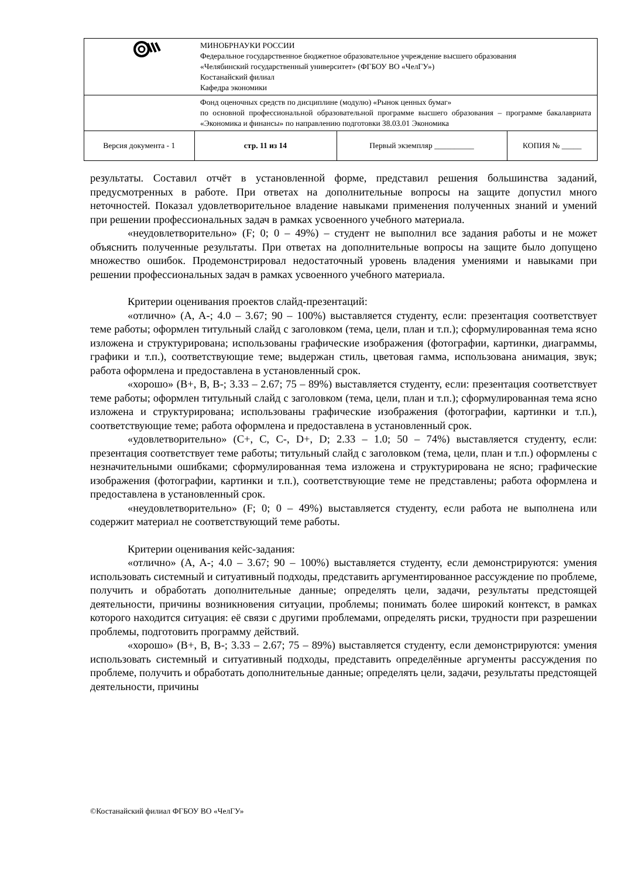| | МИНОБРНАУКИ РОССИИ Федеральное государственное бюджетное образовательное учреждение высшего образования «Челябинский государственный университет» (ФГБОУ ВО «ЧелГУ») Костанайский филиал Кафедра экономики | | |
| | Фонд оценочных средств по дисциплине (модулю) «Рынок ценных бумаг» по основной профессиональной образовательной программе высшего образования – программе бакалавриата «Экономика и финансы» по направлению подготовки 38.03.01 Экономика | | |
| Версия документа - 1 | стр. 11 из 14 | Первый экземпляр __________ | КОПИЯ № _____ |
результаты. Составил отчёт в установленной форме, представил решения большинства заданий, предусмотренных в работе. При ответах на дополнительные вопросы на защите допустил много неточностей. Показал удовлетворительное владение навыками применения полученных знаний и умений при решении профессиональных задач в рамках усвоенного учебного материала.
«неудовлетворительно» (F; 0; 0 – 49%) – студент не выполнил все задания работы и не может объяснить полученные результаты. При ответах на дополнительные вопросы на защите было допущено множество ошибок. Продемонстрировал недостаточный уровень владения умениями и навыками при решении профессиональных задач в рамках усвоенного учебного материала.
Критерии оценивания проектов слайд-презентаций:
«отлично» (A, A-; 4.0 – 3.67; 90 – 100%) выставляется студенту, если: презентация соответствует теме работы; оформлен титульный слайд с заголовком (тема, цели, план и т.п.); сформулированная тема ясно изложена и структурирована; использованы графические изображения (фотографии, картинки, диаграммы, графики и т.п.), соответствующие теме; выдержан стиль, цветовая гамма, использована анимация, звук; работа оформлена и предоставлена в установленный срок.
«хорошо» (B+, B, B-; 3.33 – 2.67; 75 – 89%) выставляется студенту, если: презентация соответствует теме работы; оформлен титульный слайд с заголовком (тема, цели, план и т.п.); сформулированная тема ясно изложена и структурирована; использованы графические изображения (фотографии, картинки и т.п.), соответствующие теме; работа оформлена и предоставлена в установленный срок.
«удовлетворительно» (C+, C, C-, D+, D; 2.33 – 1.0; 50 – 74%) выставляется студенту, если: презентация соответствует теме работы; титульный слайд с заголовком (тема, цели, план и т.п.) оформлены с незначительными ошибками; сформулированная тема изложена и структурирована не ясно; графические изображения (фотографии, картинки и т.п.), соответствующие теме не представлены; работа оформлена и предоставлена в установленный срок.
«неудовлетворительно» (F; 0; 0 – 49%) выставляется студенту, если работа не выполнена или содержит материал не соответствующий теме работы.
Критерии оценивания кейс-задания:
«отлично» (A, A-; 4.0 – 3.67; 90 – 100%) выставляется студенту, если демонстрируются: умения использовать системный и ситуативный подходы, представить аргументированное рассуждение по проблеме, получить и обработать дополнительные данные; определять цели, задачи, результаты предстоящей деятельности, причины возникновения ситуации, проблемы; понимать более широкий контекст, в рамках которого находится ситуация: её связи с другими проблемами, определять риски, трудности при разрешении проблемы, подготовить программу действий.
«хорошо» (B+, B, B-; 3.33 – 2.67; 75 – 89%) выставляется студенту, если демонстрируются: умения использовать системный и ситуативный подходы, представить определённые аргументы рассуждения по проблеме, получить и обработать дополнительные данные; определять цели, задачи, результаты предстоящей деятельности, причины
©Костанайский филиал ФГБОУ ВО «ЧелГУ»